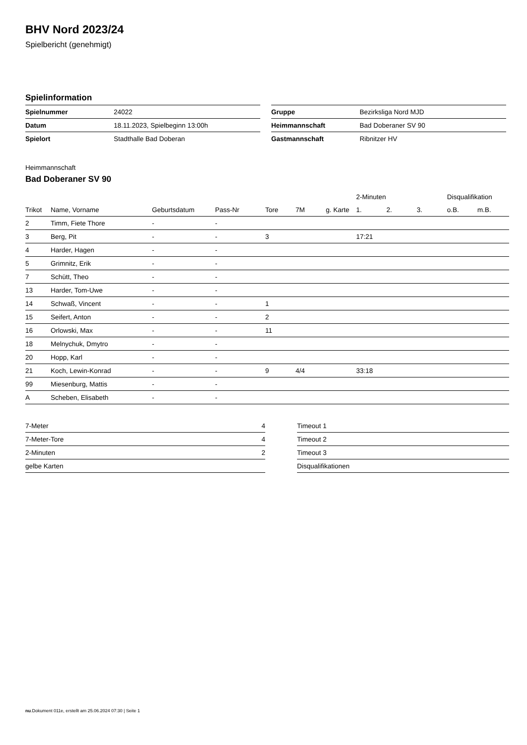BHV Nord 2023/24
Spielbericht (genehmigt)
Spielinformation
| Spielnummer | 24022 |
| Datum | 18.11.2023, Spielbeginn 13:00h |
| Spielort | Stadthalle Bad Doberan |
| Gruppe | Bezirksliga Nord MJD |
| Heimmannschaft | Bad Doberaner SV 90 |
| Gastmannschaft | Ribnitzer HV |
Heimmannschaft
Bad Doberaner SV 90
| | | | | | | | 2-Minuten | | | Disqualifikation | |
| --- | --- | --- | --- | --- | --- | --- | --- | --- | --- | --- | --- |
| Trikot | Name, Vorname | Geburtsdatum | Pass-Nr | Tore | 7M | g. Karte | 1. | 2. | 3. | o.B. | m.B. |
| 2 | Timm, Fiete Thore | - | - | | | | | | | | |
| 3 | Berg, Pit | - | - | 3 | | | 17:21 | | | | |
| 4 | Harder, Hagen | - | - | | | | | | | | |
| 5 | Grimnitz, Erik | - | - | | | | | | | | |
| 7 | Schütt, Theo | - | - | | | | | | | | |
| 13 | Harder, Tom-Uwe | - | - | | | | | | | | |
| 14 | Schwaß, Vincent | - | - | 1 | | | | | | | |
| 15 | Seifert, Anton | - | - | 2 | | | | | | | |
| 16 | Orlowski, Max | - | - | 11 | | | | | | | |
| 18 | Melnychuk, Dmytro | - | - | | | | | | | | |
| 20 | Hopp, Karl | - | - | | | | | | | | |
| 21 | Koch, Lewin-Konrad | - | - | 9 | 4/4 | | 33:18 | | | | |
| 99 | Miesenburg, Mattis | - | - | | | | | | | | |
| A | Scheben, Elisabeth | - | - | | | | | | | | |
| 7-Meter | 4 |
| 7-Meter-Tore | 4 |
| 2-Minuten | 2 |
| gelbe Karten | |
| Timeout 1 |
| Timeout 2 |
| Timeout 3 |
| Disqualifikationen |
nu.Dokument 011e, erstellt am 25.06.2024 07:30 | Seite 1